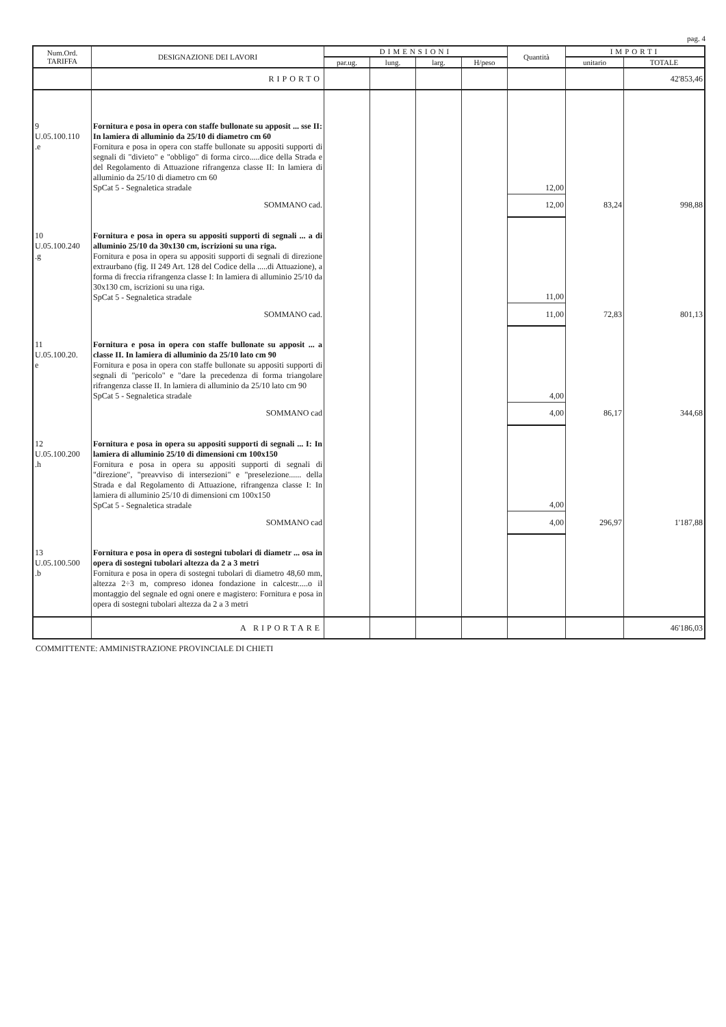pag. 4
| Num.Ord. TARIFFA | DESIGNAZIONE DEI LAVORI | DIMENSIONI | | | | Quantità | IMPORTI | |
| --- | --- | --- | --- | --- | --- | --- | --- | --- |
| | | par.ug. | lung. | larg. | H/peso | | unitario | TOTALE |
| | RIPORTO | | | | | | | 42'853,46 |
| 9 U.05.100.110 .e | Fornitura e posa in opera con staffe bullonate su apposit ... sse II: In lamiera di alluminio da 25/10 di diametro cm 60 Fornitura e posa in opera con staffe bullonate su appositi supporti di segnali di "divieto" e "obbligo" di forma circo.....dice della Strada e del Regolamento di Attuazione rifrangenza classe II: In lamiera di alluminio da 25/10 di diametro cm 60 SpCat 5 - Segnaletica stradale | | | | | 12,00 | | |
| | SOMMANO cad. | | | | | 12,00 | 83,24 | 998,88 |
| 10 U.05.100.240 .g | Fornitura e posa in opera su appositi supporti di segnali ... a di alluminio 25/10 da 30x130 cm, iscrizioni su una riga. Fornitura e posa in opera su appositi supporti di segnali di direzione extraurbano (fig. II 249 Art. 128 del Codice della .....di Attuazione), a forma di freccia rifrangenza classe I: In lamiera di alluminio 25/10 da 30x130 cm, iscrizioni su una riga. SpCat 5 - Segnaletica stradale | | | | | 11,00 | | |
| | SOMMANO cad. | | | | | 11,00 | 72,83 | 801,13 |
| 11 U.05.100.20. e | Fornitura e posa in opera con staffe bullonate su apposit ... a classe II. In lamiera di alluminio da 25/10 lato cm 90 Fornitura e posa in opera con staffe bullonate su appositi supporti di segnali di "pericolo" e "dare la precedenza di forma triangolare rifrangenza classe II. In lamiera di alluminio da 25/10 lato cm 90 SpCat 5 - Segnaletica stradale | | | | | 4,00 | | |
| | SOMMANO cad | | | | | 4,00 | 86,17 | 344,68 |
| 12 U.05.100.200 .h | Fornitura e posa in opera su appositi supporti di segnali ... I: In lamiera di alluminio 25/10 di dimensioni cm 100x150 Fornitura e posa in opera su appositi supporti di segnali di "direzione", "preavviso di intersezioni" e "preselezione...... della Strada e dal Regolamento di Attuazione, rifrangenza classe I: In lamiera di alluminio 25/10 di dimensioni cm 100x150 SpCat 5 - Segnaletica stradale | | | | | 4,00 | | |
| | SOMMANO cad | | | | | 4,00 | 296,97 | 1'187,88 |
| 13 U.05.100.500 .b | Fornitura e posa in opera di sostegni tubolari di diametr ... osa in opera di sostegni tubolari altezza da 2 a 3 metri Fornitura e posa in opera di sostegni tubolari di diametro 48,60 mm, altezza 2÷3 m, compreso idonea fondazione in calcestr.....o il montaggio del segnale ed ogni onere e magistero: Fornitura e posa in opera di sostegni tubolari altezza da 2 a 3 metri | | | | | | | |
| | A RIPORTARE | | | | | | | 46'186,03 |
COMMITTENTE: AMMINISTRAZIONE PROVINCIALE DI CHIETI